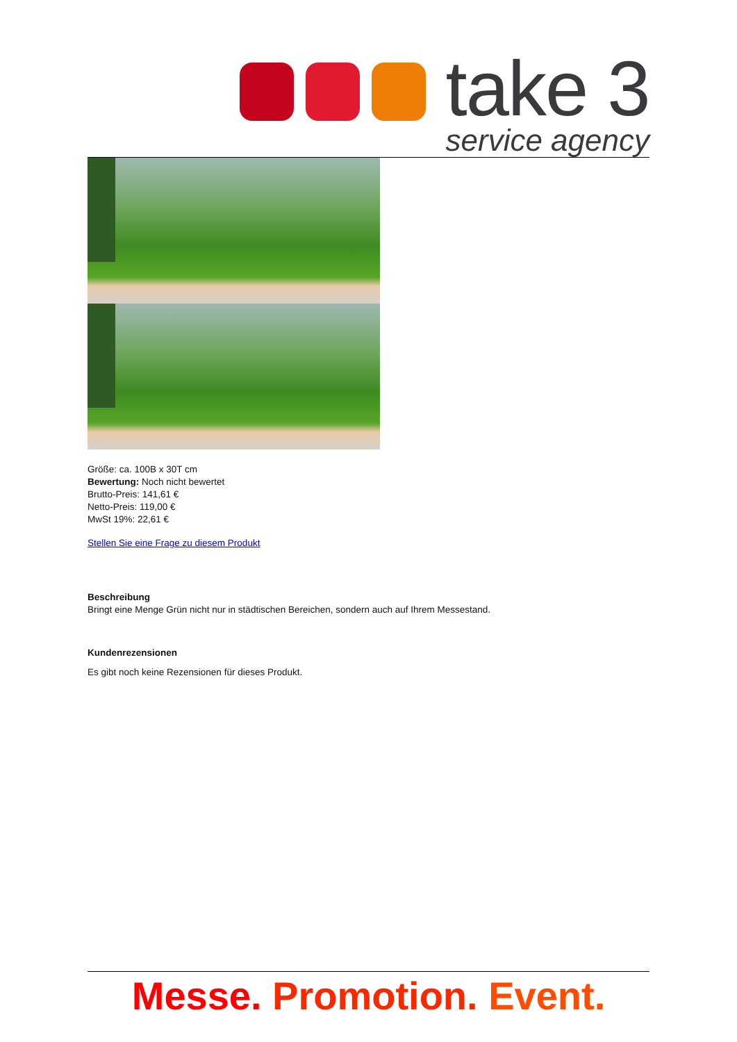take 3
service agency
Größe: ca. 100B x 30T cm
Bewertung: Noch nicht bewertet
Brutto-Preis: 141,61 €
Netto-Preis: 119,00 €
MwSt 19%: 22,61 €
Stellen Sie eine Frage zu diesem Produkt
Beschreibung
Bringt eine Menge Grün nicht nur in städtischen Bereichen, sondern auch auf Ihrem Messestand.
Kundenrezensionen
Es gibt noch keine Rezensionen für dieses Produkt.
Messe. Promotion. Event.